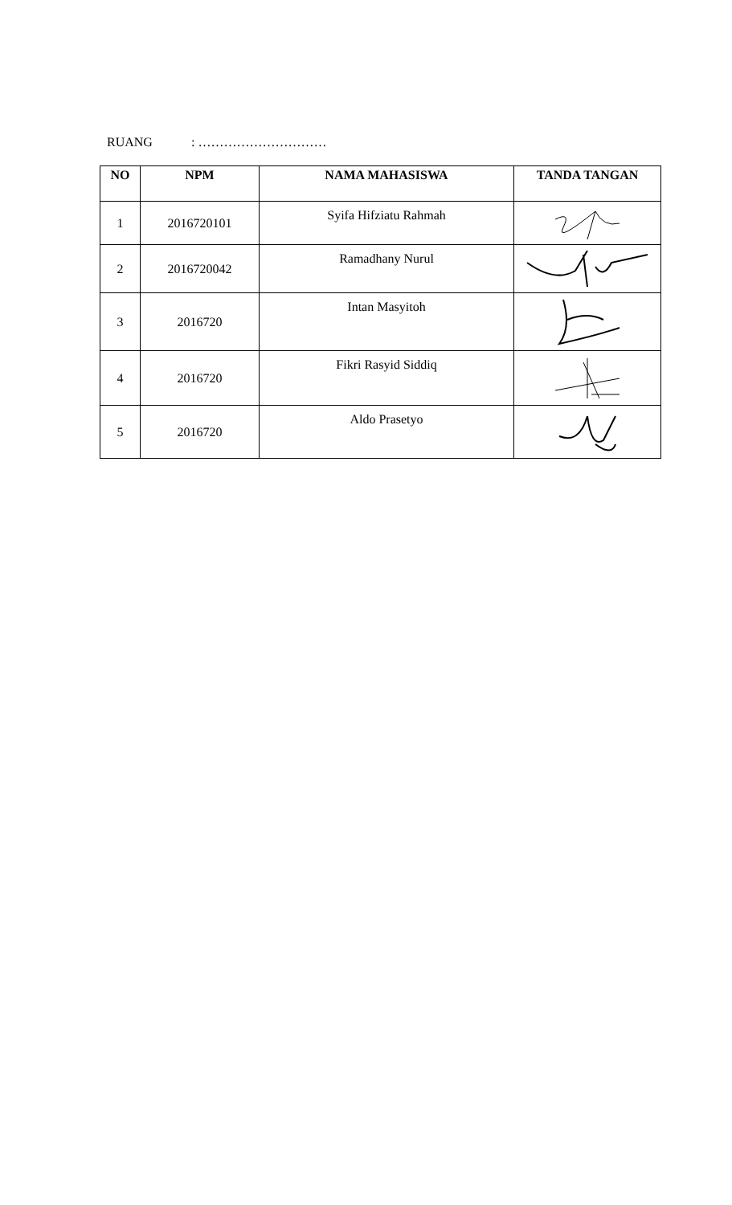RUANG: …………………………
| NO | NPM | NAMA MAHASISWA | TANDA TANGAN |
| --- | --- | --- | --- |
| 1 | 2016720101 | Syifa Hifziatu Rahmah | |
| 2 | 2016720042 | Ramadhany Nurul | |
| 3 | 2016720 | Intan Masyitoh | |
| 4 | 2016720 | Fikri Rasyid Siddiq | |
| 5 | 2016720 | Aldo Prasetyo | |